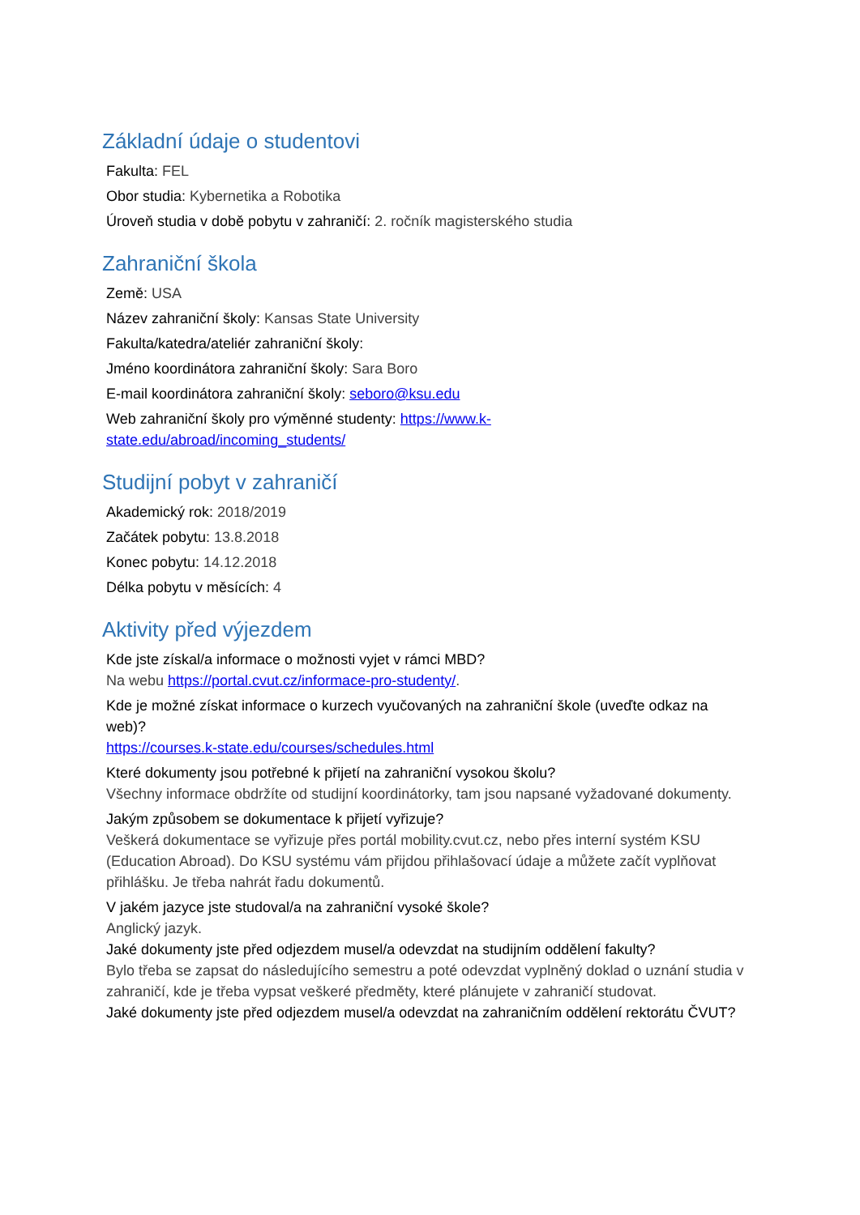Základní údaje o studentovi
Fakulta: FEL
Obor studia: Kybernetika a Robotika
Úroveň studia v době pobytu v zahraničí: 2. ročník magisterského studia
Zahraniční škola
Země: USA
Název zahraniční školy: Kansas State University
Fakulta/katedra/ateliér zahraniční školy:
Jméno koordinátora zahraniční školy: Sara Boro
E-mail koordinátora zahraniční školy: seboro@ksu.edu
Web zahraniční školy pro výměnné studenty: https://www.k-
state.edu/abroad/incoming_students/
Studijní pobyt v zahraničí
Akademický rok: 2018/2019
Začátek pobytu: 13.8.2018
Konec pobytu: 14.12.2018
Délka pobytu v měsících: 4
Aktivity před výjezdem
Kde jste získal/a informace o možnosti vyjet v rámci MBD?
Na webu https://portal.cvut.cz/informace-pro-studenty/.
Kde je možné získat informace o kurzech vyučovaných na zahraniční škole (uveďte odkaz na web)?
https://courses.k-state.edu/courses/schedules.html
Které dokumenty jsou potřebné k přijetí na zahraniční vysokou školu?
Všechny informace obdržíte od studijní koordinátorky, tam jsou napsané vyžadované dokumenty.
Jakým způsobem se dokumentace k přijetí vyřizuje?
Veškerá dokumentace se vyřizuje přes portál mobility.cvut.cz, nebo přes interní systém KSU (Education Abroad). Do KSU systému vám přijdou přihlašovací údaje a můžete začít vyplňovat přihlášku. Je třeba nahrát řadu dokumentů.
V jakém jazyce jste studoval/a na zahraniční vysoké škole?
Anglický jazyk.
Jaké dokumenty jste před odjezdem musel/a odevzdat na studijním oddělení fakulty?
Bylo třeba se zapsat do následujícího semestru a poté odevzdat vyplněný doklad o uznání studia v zahraničí, kde je třeba vypsat veškeré předměty, které plánujete v zahraničí studovat.
Jaké dokumenty jste před odjezdem musel/a odevzdat na zahraničním oddělení rektorátu ČVUT?